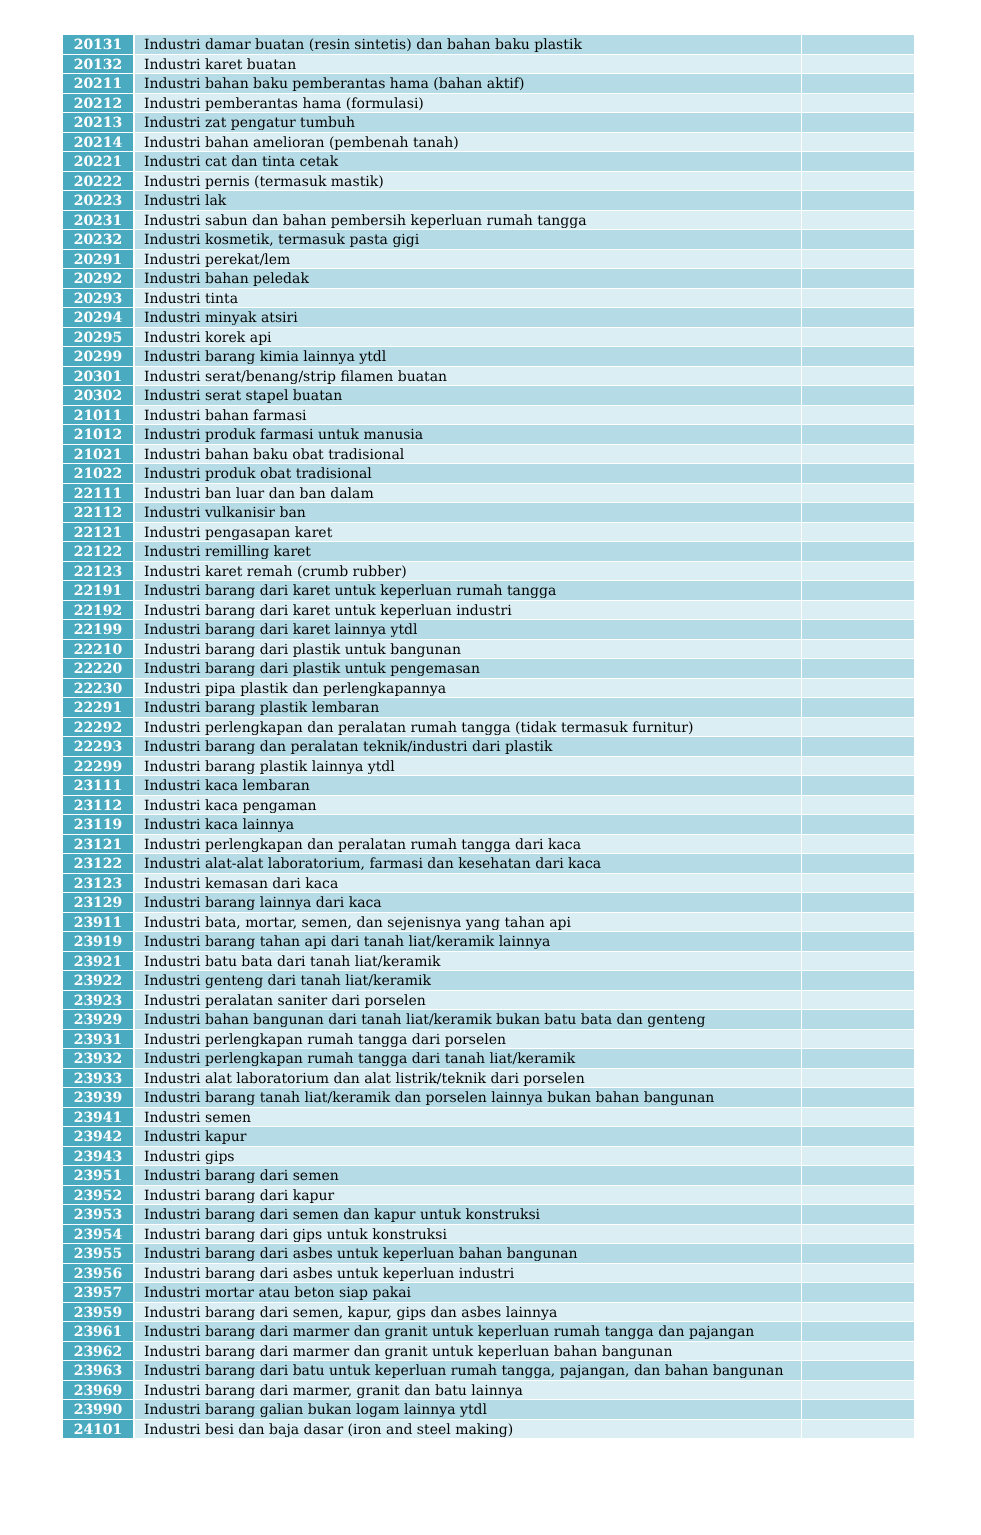| 20131 | Industri damar buatan (resin sintetis) dan bahan baku plastik | |
| 20132 | Industri karet buatan | |
| 20211 | Industri bahan baku pemberantas hama (bahan aktif) | |
| 20212 | Industri pemberantas hama (formulasi) | |
| 20213 | Industri zat pengatur tumbuh | |
| 20214 | Industri bahan amelioran (pembenah tanah) | |
| 20221 | Industri cat dan tinta cetak | |
| 20222 | Industri pernis (termasuk mastik) | |
| 20223 | Industri lak | |
| 20231 | Industri sabun dan bahan pembersih keperluan rumah tangga | |
| 20232 | Industri kosmetik, termasuk pasta gigi | |
| 20291 | Industri perekat/lem | |
| 20292 | Industri bahan peledak | |
| 20293 | Industri tinta | |
| 20294 | Industri minyak atsiri | |
| 20295 | Industri korek api | |
| 20299 | Industri barang kimia lainnya ytdl | |
| 20301 | Industri serat/benang/strip filamen buatan | |
| 20302 | Industri serat stapel buatan | |
| 21011 | Industri bahan farmasi | |
| 21012 | Industri produk farmasi untuk manusia | |
| 21021 | Industri bahan baku obat tradisional | |
| 21022 | Industri produk obat tradisional | |
| 22111 | Industri ban luar dan ban dalam | |
| 22112 | Industri vulkanisir ban | |
| 22121 | Industri pengasapan karet | |
| 22122 | Industri remilling karet | |
| 22123 | Industri karet remah (crumb rubber) | |
| 22191 | Industri barang dari karet untuk keperluan rumah tangga | |
| 22192 | Industri barang dari karet untuk keperluan industri | |
| 22199 | Industri barang dari karet lainnya ytdl | |
| 22210 | Industri barang dari plastik untuk bangunan | |
| 22220 | Industri barang dari plastik untuk pengemasan | |
| 22230 | Industri pipa plastik dan perlengkapannya | |
| 22291 | Industri barang plastik lembaran | |
| 22292 | Industri perlengkapan dan peralatan rumah tangga (tidak termasuk furnitur) | |
| 22293 | Industri barang dan peralatan teknik/industri dari plastik | |
| 22299 | Industri barang plastik lainnya ytdl | |
| 23111 | Industri kaca lembaran | |
| 23112 | Industri kaca pengaman | |
| 23119 | Industri kaca lainnya | |
| 23121 | Industri perlengkapan dan peralatan rumah tangga dari kaca | |
| 23122 | Industri alat-alat laboratorium, farmasi dan kesehatan dari kaca | |
| 23123 | Industri kemasan dari kaca | |
| 23129 | Industri barang lainnya dari kaca | |
| 23911 | Industri bata, mortar, semen, dan sejenisnya yang tahan api | |
| 23919 | Industri barang tahan api dari tanah liat/keramik lainnya | |
| 23921 | Industri batu bata dari tanah liat/keramik | |
| 23922 | Industri genteng dari tanah liat/keramik | |
| 23923 | Industri peralatan saniter dari porselen | |
| 23929 | Industri bahan bangunan dari tanah liat/keramik bukan batu bata dan genteng | |
| 23931 | Industri perlengkapan rumah tangga dari porselen | |
| 23932 | Industri perlengkapan rumah tangga dari tanah liat/keramik | |
| 23933 | Industri alat laboratorium dan alat listrik/teknik dari porselen | |
| 23939 | Industri barang tanah liat/keramik dan porselen lainnya bukan bahan bangunan | |
| 23941 | Industri semen | |
| 23942 | Industri kapur | |
| 23943 | Industri gips | |
| 23951 | Industri barang dari semen | |
| 23952 | Industri barang dari kapur | |
| 23953 | Industri barang dari semen dan kapur untuk konstruksi | |
| 23954 | Industri barang dari gips untuk konstruksi | |
| 23955 | Industri barang dari asbes untuk keperluan bahan bangunan | |
| 23956 | Industri barang dari asbes untuk keperluan industri | |
| 23957 | Industri mortar atau beton siap pakai | |
| 23959 | Industri barang dari semen, kapur, gips dan asbes lainnya | |
| 23961 | Industri barang dari marmer dan granit untuk keperluan rumah tangga dan pajangan | |
| 23962 | Industri barang dari marmer dan granit untuk keperluan bahan bangunan | |
| 23963 | Industri barang dari batu untuk keperluan rumah tangga, pajangan, dan bahan bangunan | |
| 23969 | Industri barang dari marmer, granit dan batu lainnya | |
| 23990 | Industri barang galian bukan logam lainnya ytdl | |
| 24101 | Industri besi dan baja dasar (iron and steel making) | |